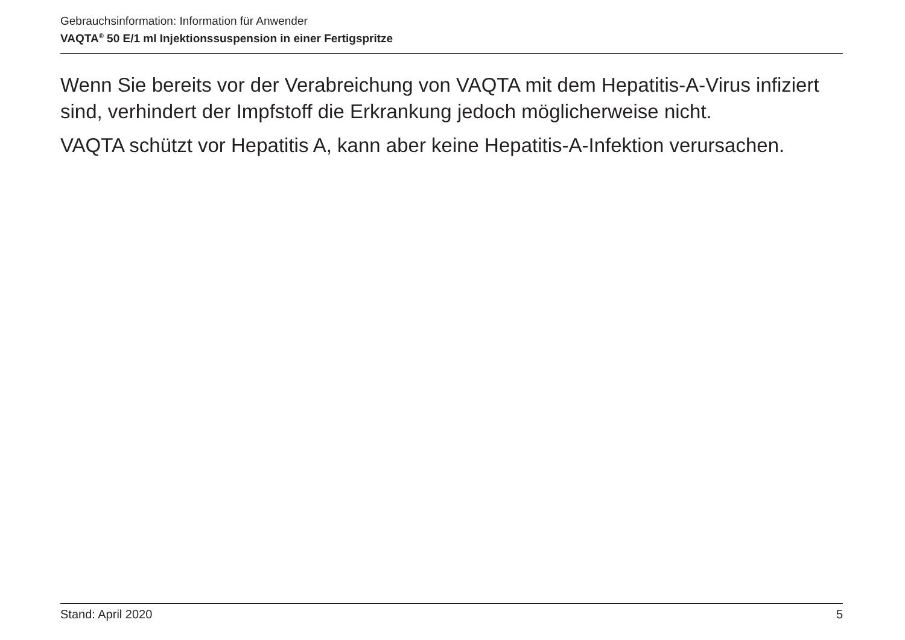Gebrauchsinformation: Information für Anwender
VAQTA<sup>®</sup> 50 E/1 ml Injektionssuspension in einer Fertigspritze
Wenn Sie bereits vor der Verabreichung von VAQTA mit dem Hepatitis-A-Virus infiziert sind, verhindert der Impfstoff die Erkrankung jedoch möglicherweise nicht.
VAQTA schützt vor Hepatitis A, kann aber keine Hepatitis-A-Infektion verursachen.
Stand: April 2020 5